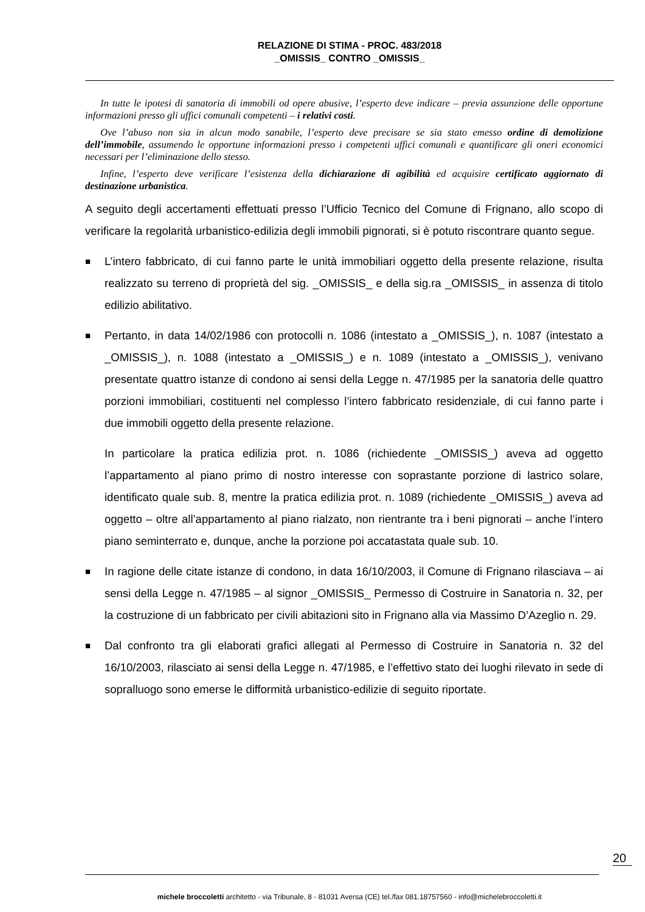RELAZIONE DI STIMA - PROC. 483/2018
_OMISSIS_ CONTRO _OMISSIS_
In tutte le ipotesi di sanatoria di immobili od opere abusive, l’esperto deve indicare – previa assunzione delle opportune informazioni presso gli uffici comunali competenti – i relativi costi.
Ove l’abuso non sia in alcun modo sanabile, l’esperto deve precisare se sia stato emesso ordine di demolizione dell’immobile, assumendo le opportune informazioni presso i competenti uffici comunali e quantificare gli oneri economici necessari per l’eliminazione dello stesso.
Infine, l’esperto deve verificare l’esistenza della dichiarazione di agibilità ed acquisire certificato aggiornato di destinazione urbanistica.
A seguito degli accertamenti effettuati presso l’Ufficio Tecnico del Comune di Frignano, allo scopo di verificare la regolarità urbanistico-edilizia degli immobili pignorati, si è potuto riscontrare quanto segue.
■
L’intero fabbricato, di cui fanno parte le unità immobiliari oggetto della presente relazione, risulta realizzato su terreno di proprietà del sig. _OMISSIS_ e della sig.ra _OMISSIS_ in assenza di titolo edilizio abilitativo.
■
Pertanto, in data 14/02/1986 con protocolli n. 1086 (intestato a _OMISSIS_), n. 1087 (intestato a _OMISSIS_), n. 1088 (intestato a _OMISSIS_) e n. 1089 (intestato a _OMISSIS_), venivano presentate quattro istanze di condono ai sensi della Legge n. 47/1985 per la sanatoria delle quattro porzioni immobiliari, costituenti nel complesso l’intero fabbricato residenziale, di cui fanno parte i due immobili oggetto della presente relazione.
In particolare la pratica edilizia prot. n. 1086 (richiedente _OMISSIS_) aveva ad oggetto l’appartamento al piano primo di nostro interesse con soprastante porzione di lastrico solare, identificato quale sub. 8, mentre la pratica edilizia prot. n. 1089 (richiedente _OMISSIS_) aveva ad oggetto – oltre all’appartamento al piano rialzato, non rientrante tra i beni pignorati – anche l’intero piano seminterrato e, dunque, anche la porzione poi accatastata quale sub. 10.
■
In ragione delle citate istanze di condono, in data 16/10/2003, il Comune di Frignano rilasciava – ai sensi della Legge n. 47/1985 – al signor _OMISSIS_ Permesso di Costruire in Sanatoria n. 32, per la costruzione di un fabbricato per civili abitazioni sito in Frignano alla via Massimo D’Azeglio n. 29.
■
Dal confronto tra gli elaborati grafici allegati al Permesso di Costruire in Sanatoria n. 32 del 16/10/2003, rilasciato ai sensi della Legge n. 47/1985, e l’effettivo stato dei luoghi rilevato in sede di sopralluogo sono emerse le difformità urbanistico-edilizie di seguito riportate.
20
michele broccoletti architetto - via Tribunale, 8 - 81031 Aversa (CE) tel./fax 081.18757560 - info@michelebroccoletti.it